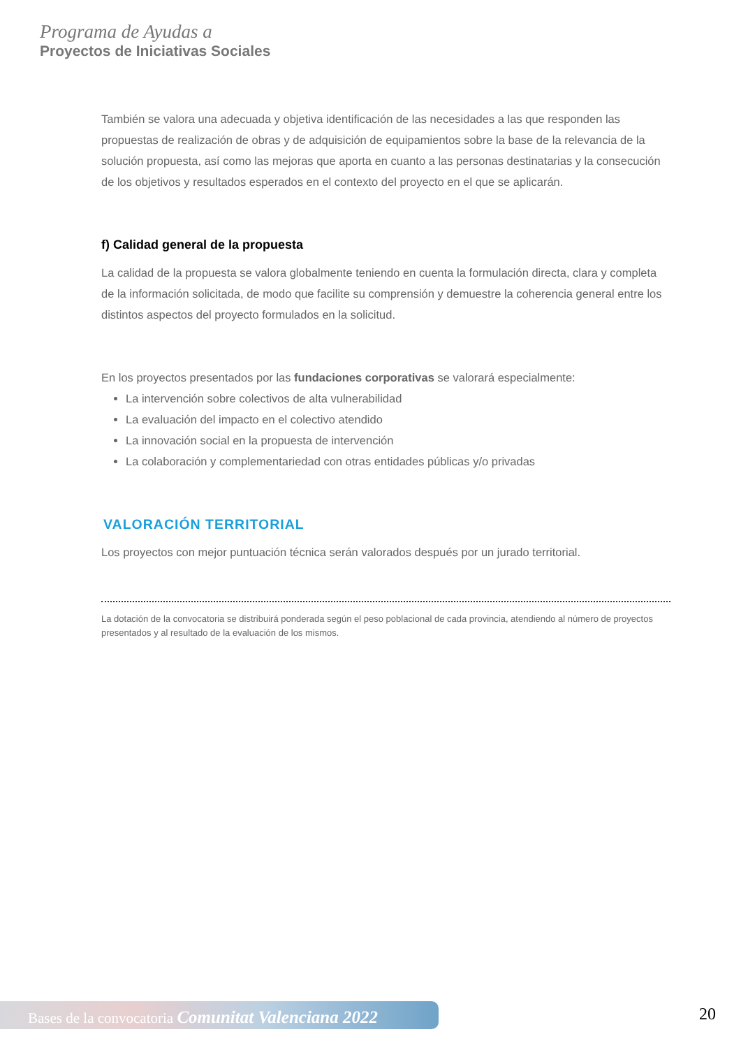Programa de Ayudas a
Proyectos de Iniciativas Sociales
También se valora una adecuada y objetiva identificación de las necesidades a las que responden las propuestas de realización de obras y de adquisición de equipamientos sobre la base de la relevancia de la solución propuesta, así como las mejoras que aporta en cuanto a las personas destinatarias y la consecución de los objetivos y resultados esperados en el contexto del proyecto en el que se aplicarán.
f) Calidad general de la propuesta
La calidad de la propuesta se valora globalmente teniendo en cuenta la formulación directa, clara y completa de la información solicitada, de modo que facilite su comprensión y demuestre la coherencia general entre los distintos aspectos del proyecto formulados en la solicitud.
En los proyectos presentados por las fundaciones corporativas se valorará especialmente:
La intervención sobre colectivos de alta vulnerabilidad
La evaluación del impacto en el colectivo atendido
La innovación social en la propuesta de intervención
La colaboración y complementariedad con otras entidades públicas y/o privadas
VALORACIÓN TERRITORIAL
Los proyectos con mejor puntuación técnica serán valorados después por un jurado territorial.
La dotación de la convocatoria se distribuirá ponderada según el peso poblacional de cada provincia, atendiendo al número de proyectos presentados y al resultado de la evaluación de los mismos.
Bases de la convocatoria Comunitat Valenciana 2022 20